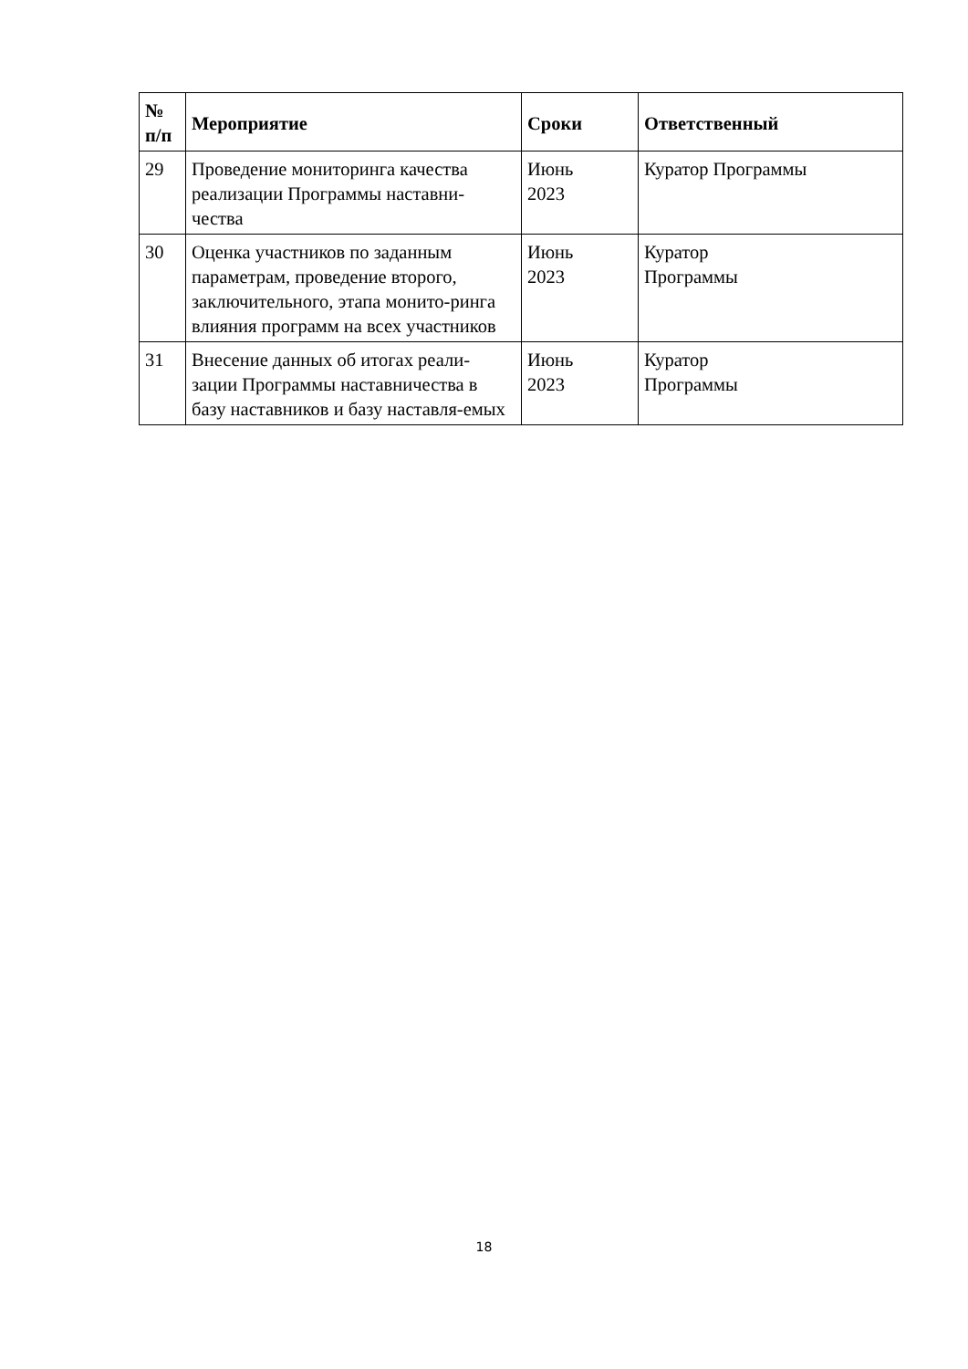| № п/п | Мероприятие | Сроки | Ответственный |
| --- | --- | --- | --- |
| 29 | Проведение мониторинга качества реализации Программы наставни-чества | Июнь 2023 | Куратор Программы |
| 30 | Оценка участников по заданным параметрам, проведение второго, заключительного, этапа монито-ринга влияния программ на всех участников | Июнь 2023 | Куратор Программы |
| 31 | Внесение данных об итогах реали-зации Программы наставничества в базу наставников и базу наставля-емых | Июнь 2023 | Куратор Программы |
18